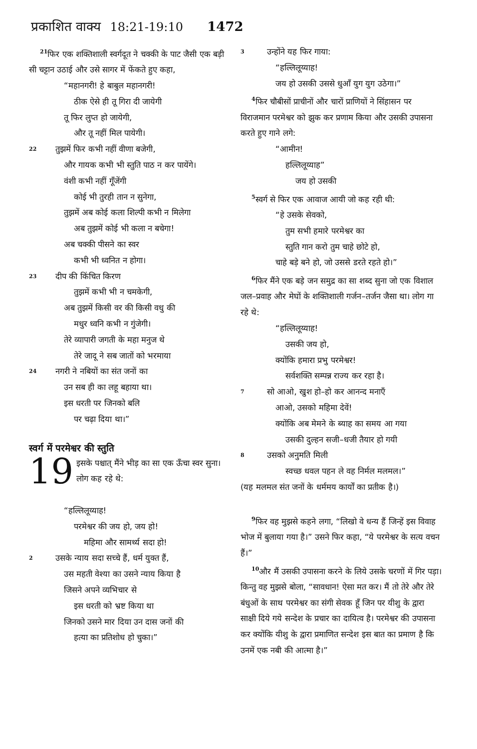प्रकाशित वाक्य 18:21-19:10 1472
<sup>21</sup> फिर एक शक्तिशाली स्वर्गदूत ने चक्की के पाट जैसी एक बड़ी सी चट्टान उठाई और उसे सागर में फेंकते हुए कहा,
“महानगरी! हे बाबुल महानगरी!
ठीक ऐसे ही तू गिरा दी जायेगी
तू फिर लुप्त हो जायेगी,
और तू नहीं मिल पायेगी।
22 तुझमें फिर कभी नहीं वीणा बजेगी,
और गायक कभी भी स्तुति पाठ न कर पायेंगे।
वंशी कभी नहीं गूँजेंगी
कोई भी तुरही तान न सुनेगा,
तुझमें अब कोई कला शिल्पी कभी न मिलेगा
अब तुझमें कोई भी कला न बचेगा!
अब चक्की पीसने का स्वर
कभी भी ध्वनित न होगा।
23 दीप की किंचित किरण
तुझमें कभी भी न चमकेगी,
अब तुझमें किसी वर की किसी वधु की
मधुर ध्वनि कभी न गुंजेगी।
तेरे व्यापारी जगती के महा मनुज थे
तेरे जादू ने सब जातों को भरमाया
24 नगरी ने नबियों का संत जनों का
उन सब ही का लहू बहाया था।
इस धरती पर जिनको बलि
पर चढ़ा दिया था।”
स्वर्ग में परमेश्वर की स्तुति
19 इसके पश्चात् मैंने भीड़ का सा एक ऊँचा स्वर सुना। लोग कह रहे थे:
“हल्लिलूय्याह!
परमेश्वर की जय हो, जय हो!
महिमा और सामर्थ्य सदा हो!
2 उसके न्याय सदा सच्चे हैं, धर्म युक्त हैं,
उस महती वेश्या का उसने न्याय किया है
जिसने अपने व्यभिचार से
इस धरती को भ्रष्ट किया था
जिनको उसने मार दिया उन दास जनों की
हत्या का प्रतिशोध हो चुका।”
3 उन्होंने यह फिर गाया:
“हल्लिलूय्याह!
जय हो उसकी उससे धुआँ युग युग उठेगा।”
<sup>4</sup> फिर चौबीसों प्राचीनों और चारों प्राणियों ने सिंहासन पर विराजमान परमेश्वर को झुक कर प्रणाम किया और उसकी उपासना करते हुए गाने लगे:
“आमीन!
हल्लिलूय्याह”
जय हो उसकी
<sup>5</sup> स्वर्ग से फिर एक आवाज आयी जो कह रही थी:
“हे उसके सेवको,
तुम सभी हमारे परमेश्वर का
स्तुति गान करो तुम चाहे छोटे हो,
चाहे बड़े बने हो, जो उससे डरते रहते हो।”
<sup>6</sup> फिर मैंने एक बड़े जन समुद्र का सा शब्द सुना जो एक विशाल जल–प्रवाह और मेघों के शक्तिशाली गर्जन–तर्जन जैसा था। लोग गा रहे थे:
“हल्लिलूय्याह!
उसकी जय हो,
क्योंकि हमारा प्रभु परमेश्वर!
सर्वशक्ति सम्पन्न राज्य कर रहा है।
7 सो आओ, खुश हो–हो कर आनन्द मनाएँ
आओ, उसको महिमा देवें!
क्योंकि अब मेमने के ब्याह का समय आ गया
उसकी दुल्हन सजी–धजी तैयार हो गयी
8 उसको अनुमति मिली
स्वच्छ धवल पहन ले वह निर्मल मलमल।”
(यह मलमल संत जनों के धर्ममय कार्यों का प्रतीक है।)
<sup>9</sup> फिर वह मुझसे कहने लगा, “लिखो वे धन्य हैं जिन्हें इस विवाह भोज में बुलाया गया है।” उसने फिर कहा, “ये परमेश्वर के सत्य वचन हैं।”
<sup>10</sup> और मैं उसकी उपासना करने के लिये उसके चरणों में गिर पड़ा। किन्तु वह मुझसे बोला, “सावधान! ऐसा मत कर। मैं तो तेरे और तेरे बंधुओं के साथ परमेश्वर का संगी सेवक हूँ जिन पर यीशु के द्वारा साक्षी दिये गये सन्देश के प्रचार का दायित्व है। परमेश्वर की उपासना कर क्योंकि यीशु के द्वारा प्रमाणित सन्देश इस बात का प्रमाण है कि उनमें एक नबी की आत्मा है।”